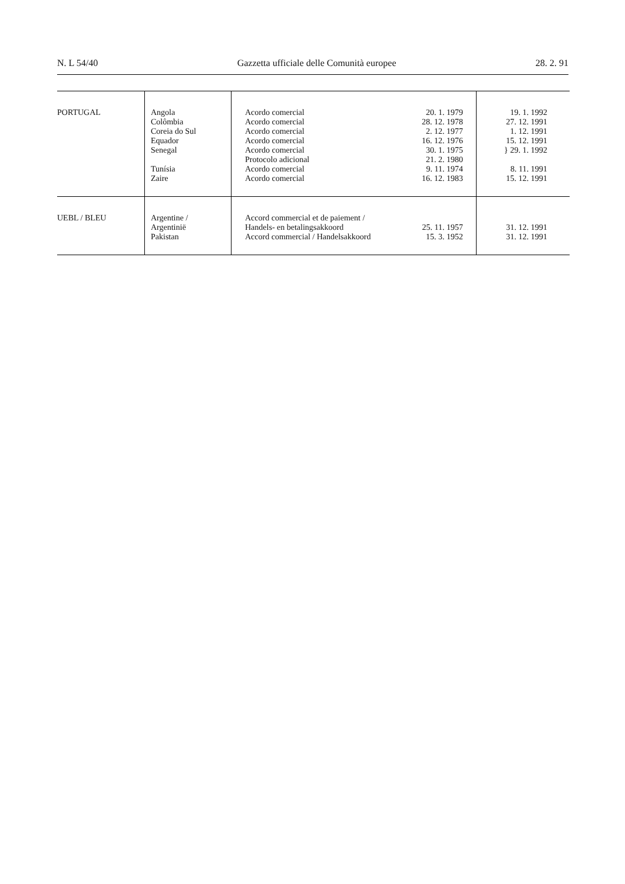N. L 54/40 Gazzetta ufficiale delle Comunità europee 28. 2. 91
| PORTUGAL | Angola Colômbia Coreia do Sul Equador Senegal Tunísia Zaire | Acordo comercial Acordo comercial Acordo comercial Acordo comercial Acordo comercial Protocolo adicional Acordo comercial Acordo comercial | 20. 1. 1979 28. 12. 1978 2. 12. 1977 16. 12. 1976 30. 1. 1975 21. 2. 1980 9. 11. 1974 16. 12. 1983 | 19. 1. 1992 27. 12. 1991 1. 12. 1991 15. 12. 1991 } 29. 1. 1992 8. 11. 1991 15. 12. 1991 |
| UEBL / BLEU | Argentine / Argentinië Pakistan | Accord commercial et de paiement / Handels- en betalingsakkoord Accord commercial / Handelsakkoord | 25. 11. 1957 15. 3. 1952 | 31. 12. 1991 31. 12. 1991 |